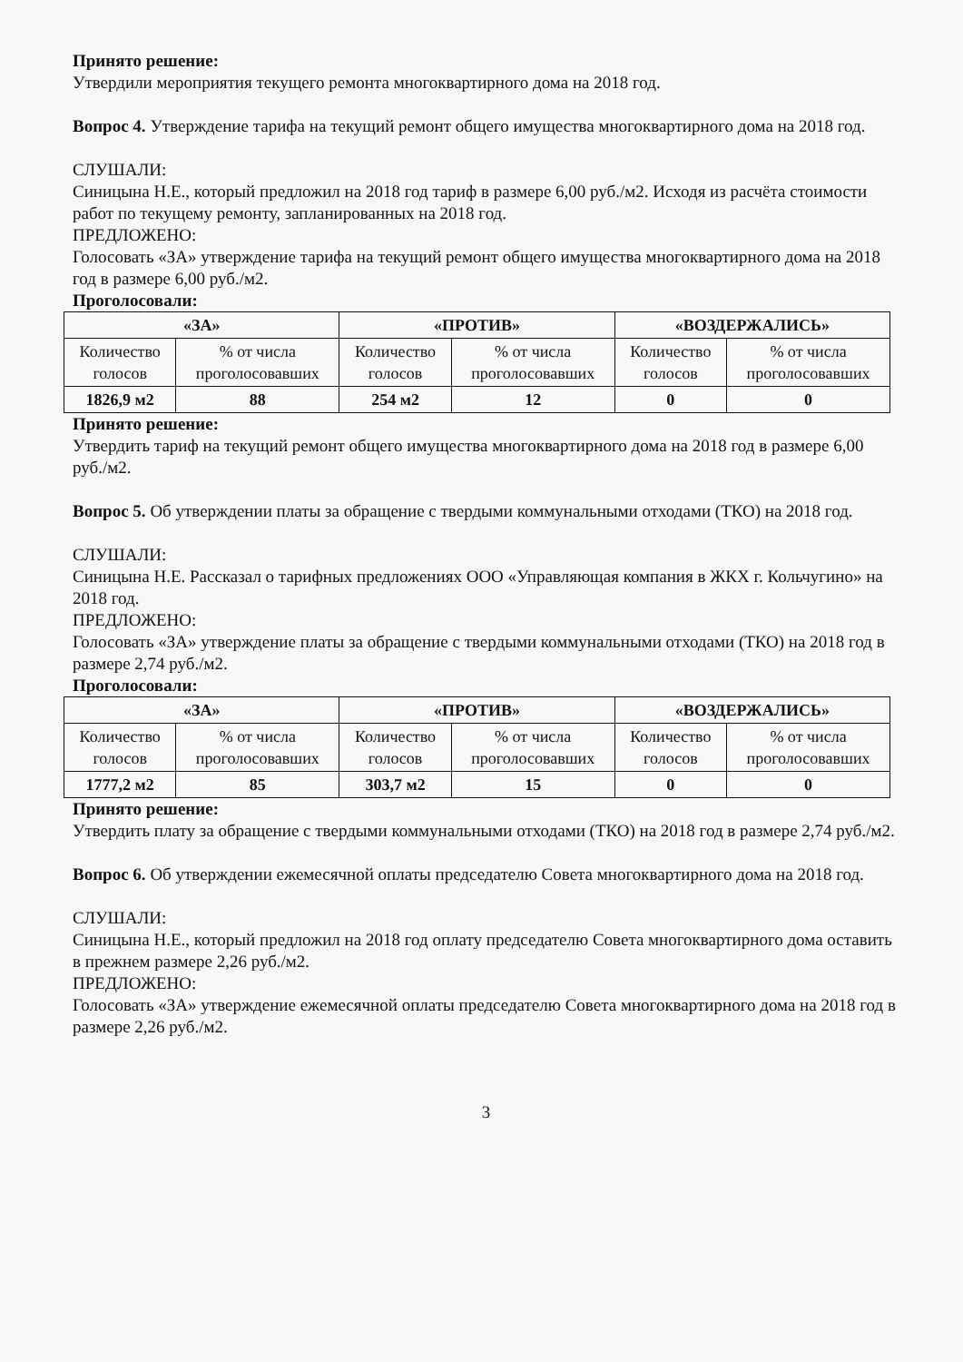Принято решение:
Утвердили мероприятия текущего ремонта многоквартирного дома на 2018 год.
Вопрос 4. Утверждение тарифа на текущий ремонт общего имущества многоквартирного дома на 2018 год.
СЛУШАЛИ:
Синицына Н.Е., который предложил на 2018 год тариф в размере 6,00 руб./м2. Исходя из расчёта стоимости работ по текущему ремонту, запланированных на 2018 год.
ПРЕДЛОЖЕНО:
Голосовать «ЗА» утверждение тарифа на текущий ремонт общего имущества многоквартирного дома на 2018 год в размере 6,00 руб./м2.
Проголосовали:
| «ЗА» | | «ПРОТИВ» | | «ВОЗДЕРЖАЛИСЬ» | |
| --- | --- | --- | --- | --- | --- |
| Количество голосов | % от числа проголосовавших | Количество голосов | % от числа проголосовавших | Количество голосов | % от числа проголосовавших |
| 1826,9 м2 | 88 | 254 м2 | 12 | 0 | 0 |
Принято решение:
Утвердить тариф на текущий ремонт общего имущества многоквартирного дома на 2018 год в размере 6,00 руб./м2.
Вопрос 5. Об утверждении платы за обращение с твердыми коммунальными отходами (ТКО) на 2018 год.
СЛУШАЛИ:
Синицына Н.Е. Рассказал о тарифных предложениях ООО «Управляющая компания в ЖКХ г. Кольчугино» на 2018 год.
ПРЕДЛОЖЕНО:
Голосовать «ЗА» утверждение платы за обращение с твердыми коммунальными отходами (ТКО) на 2018 год в размере 2,74 руб./м2.
Проголосовали:
| «ЗА» | | «ПРОТИВ» | | «ВОЗДЕРЖАЛИСЬ» | |
| --- | --- | --- | --- | --- | --- |
| Количество голосов | % от числа проголосовавших | Количество голосов | % от числа проголосовавших | Количество голосов | % от числа проголосовавших |
| 1777,2 м2 | 85 | 303,7 м2 | 15 | 0 | 0 |
Принято решение:
Утвердить плату за обращение с твердыми коммунальными отходами (ТКО) на 2018 год в размере 2,74 руб./м2.
Вопрос 6. Об утверждении ежемесячной оплаты председателю Совета многоквартирного дома на 2018 год.
СЛУШАЛИ:
Синицына Н.Е., который предложил на 2018 год оплату председателю Совета многоквартирного дома оставить в прежнем размере 2,26 руб./м2.
ПРЕДЛОЖЕНО:
Голосовать «ЗА» утверждение ежемесячной оплаты председателю Совета многоквартирного дома на 2018 год в размере 2,26 руб./м2.
3